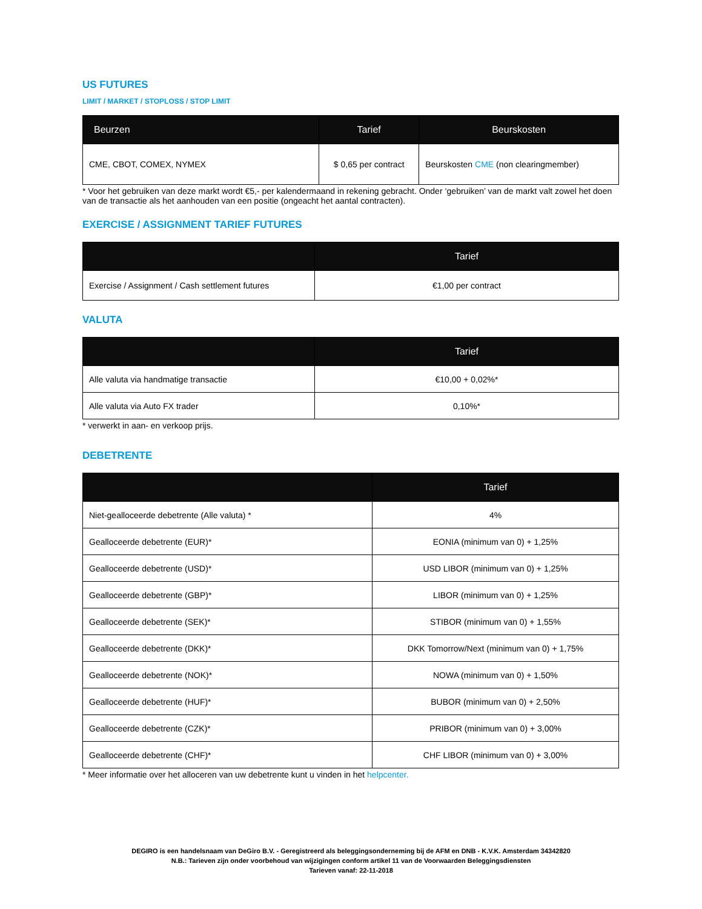US FUTURES
LIMIT / MARKET / STOPLOSS / STOP LIMIT
| Beurzen | Tarief | Beurskosten |
| --- | --- | --- |
| CME, CBOT, COMEX, NYMEX | $ 0,65 per contract | Beurskosten CME (non clearingmember) |
* Voor het gebruiken van deze markt wordt €5,- per kalendermaand in rekening gebracht. Onder ‘gebruiken’ van de markt valt zowel het doen van de transactie als het aanhouden van een positie (ongeacht het aantal contracten).
EXERCISE / ASSIGNMENT TARIEF FUTURES
| | Tarief |
| --- | --- |
| Exercise / Assignment / Cash settlement futures | €1,00 per contract |
VALUTA
| | Tarief |
| --- | --- |
| Alle valuta via handmatige transactie | €10,00 + 0,02%* |
| Alle valuta via Auto FX trader | 0,10%* |
* verwerkt in aan- en verkoop prijs.
DEBETRENTE
| | Tarief |
| --- | --- |
| Niet-gealloceerde debetrente (Alle valuta) * | 4% |
| Gealloceerde debetrente (EUR)* | EONIA (minimum van 0) + 1,25% |
| Gealloceerde debetrente (USD)* | USD LIBOR (minimum van 0) + 1,25% |
| Gealloceerde debetrente (GBP)* | LIBOR (minimum van 0) + 1,25% |
| Gealloceerde debetrente (SEK)* | STIBOR (minimum van 0) + 1,55% |
| Gealloceerde debetrente (DKK)* | DKK Tomorrow/Next (minimum van 0) + 1,75% |
| Gealloceerde debetrente (NOK)* | NOWA (minimum van 0) + 1,50% |
| Gealloceerde debetrente (HUF)* | BUBOR (minimum van 0) + 2,50% |
| Gealloceerde debetrente (CZK)* | PRIBOR (minimum van 0) + 3,00% |
| Gealloceerde debetrente (CHF)* | CHF LIBOR (minimum van 0) + 3,00% |
* Meer informatie over het alloceren van uw debetrente kunt u vinden in het helpcenter.
DEGIRO is een handelsnaam van DeGiro B.V. - Geregistreerd als beleggingsonderneming bij de AFM en DNB - K.V.K. Amsterdam 34342820
N.B.: Tarieven zijn onder voorbehoud van wijzigingen conform artikel 11 van de Voorwaarden Beleggingsdiensten
Tarieven vanaf: 22-11-2018